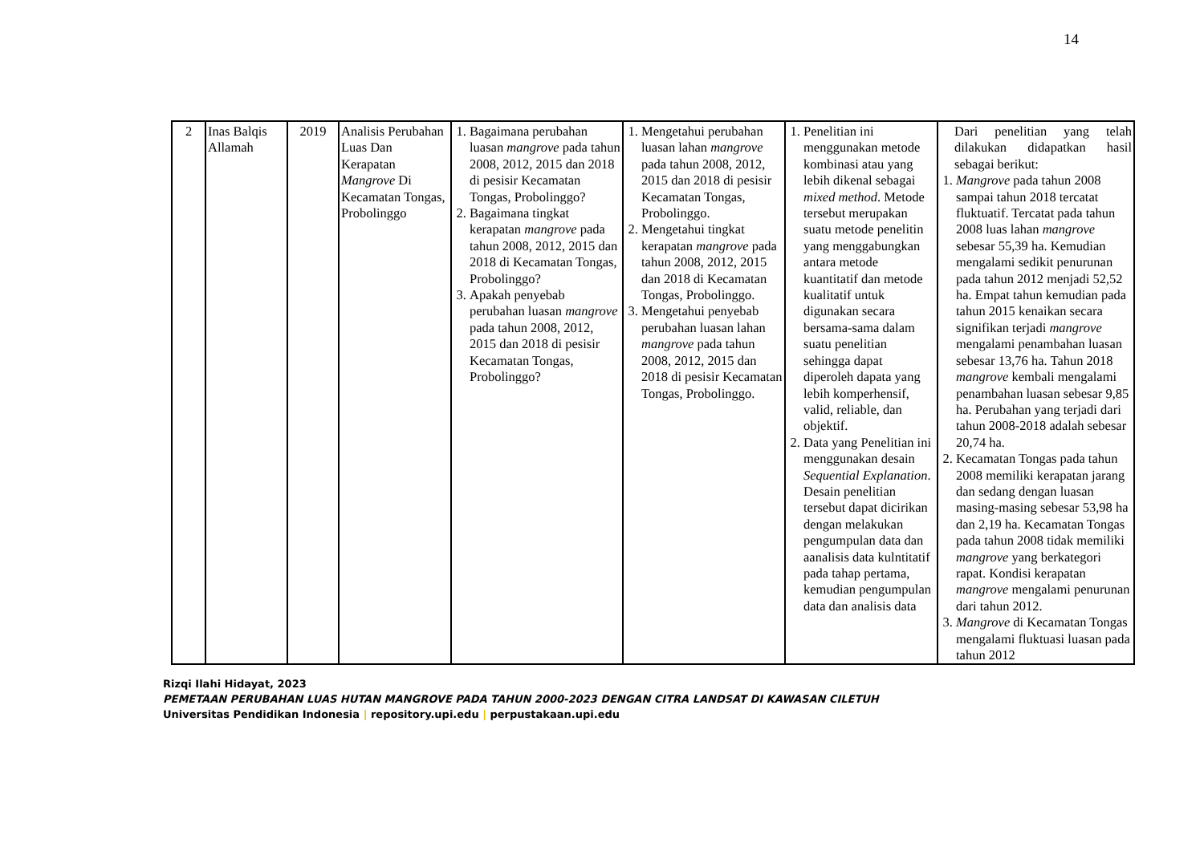14
| 2 | Inas Balqis Allamah | 2019 | Analisis Perubahan Luas Dan Kerapatan Mangrove Di Kecamatan Tongas, Probolinggo | 1. Bagaimana perubahan luasan mangrove pada tahun 2008, 2012, 2015 dan 2018 di pesisir Kecamatan Tongas, Probolinggo? 2. Bagaimana tingkat kerapatan mangrove pada tahun 2008, 2012, 2015 dan 2018 di Kecamatan Tongas, Probolinggo? 3. Apakah penyebab perubahan luasan mangrove pada tahun 2008, 2012, 2015 dan 2018 di pesisir Kecamatan Tongas, Probolinggo? | 1. Mengetahui perubahan luasan lahan mangrove pada tahun 2008, 2012, 2015 dan 2018 di pesisir Kecamatan Tongas, Probolinggo. 2. Mengetahui tingkat kerapatan mangrove pada tahun 2008, 2012, 2015 dan 2018 di Kecamatan Tongas, Probolinggo. 3. Mengetahui penyebab perubahan luasan lahan mangrove pada tahun 2008, 2012, 2015 dan 2018 di pesisir Kecamatan Tongas, Probolinggo. | 1. Penelitian ini menggunakan metode kombinasi atau yang lebih dikenal sebagai mixed method . Metode tersebut merupakan suatu metode penelitin yang menggabungkan antara metode kuantitatif dan metode kualitatif untuk digunakan secara bersama-sama dalam suatu penelitian sehingga dapat diperoleh dapata yang lebih komperhensif, valid, reliable, dan objektif. 2. Data yang Penelitian ini menggunakan desain Sequential Explanation . Desain penelitian tersebut dapat dicirikan dengan melakukan pengumpulan data dan aanalisis data kulntitatif pada tahap pertama, kemudian pengumpulan data dan analisis data | Dari penelitian yang telah dilakukan didapatkan hasil sebagai berikut: 1. Mangrove pada tahun 2008 sampai tahun 2018 tercatat fluktuatif. Tercatat pada tahun 2008 luas lahan mangrove sebesar 55,39 ha. Kemudian mengalami sedikit penurunan pada tahun 2012 menjadi 52,52 ha. Empat tahun kemudian pada tahun 2015 kenaikan secara signifikan terjadi mangrove mengalami penambahan luasan sebesar 13,76 ha. Tahun 2018 mangrove kembali mengalami penambahan luasan sebesar 9,85 ha. Perubahan yang terjadi dari tahun 2008-2018 adalah sebesar 20,74 ha. 2. Kecamatan Tongas pada tahun 2008 memiliki kerapatan jarang dan sedang dengan luasan masing-masing sebesar 53,98 ha dan 2,19 ha. Kecamatan Tongas pada tahun 2008 tidak memiliki mangrove yang berkategori rapat. Kondisi kerapatan mangrove mengalami penurunan dari tahun 2012. 3. Mangrove di Kecamatan Tongas mengalami fluktuasi luasan pada tahun 2012 |
Rizqi Ilahi Hidayat, 2023
PEMETAAN PERUBAHAN LUAS HUTAN MANGROVE PADA TAHUN 2000-2023 DENGAN CITRA LANDSAT DI KAWASAN CILETUH
Universitas Pendidikan Indonesia | repository.upi.edu | perpustakaan.upi.edu